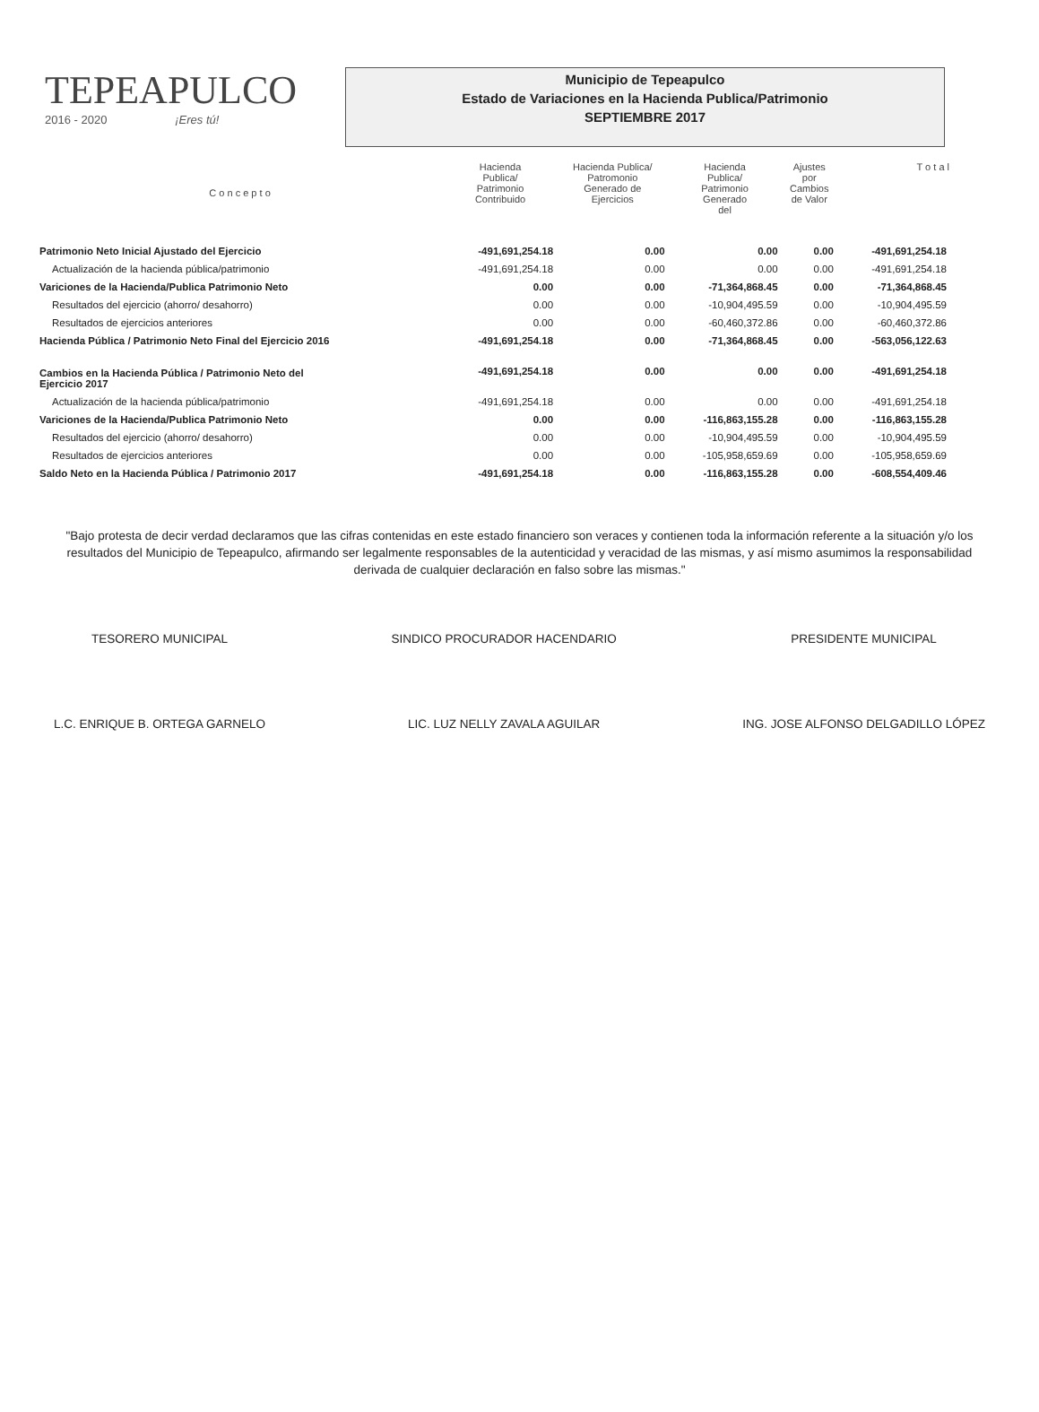TEPEAPULCO
2016 - 2020 ¡Eres tú!
Municipio de Tepeapulco
Estado de Variaciones en la Hacienda Publica/Patrimonio
SEPTIEMBRE 2017
| C o n c e p t o | Hacienda Publica/ Patrimonio Contribuido | Hacienda Publica/ Patromonio Generado de Ejercicios | Hacienda Publica/ Patrimonio Generado del | Ajustes por Cambios de Valor | T o t a l |
| --- | --- | --- | --- | --- | --- |
| Patrimonio Neto Inicial Ajustado del Ejercicio | -491,691,254.18 | 0.00 | 0.00 | 0.00 | -491,691,254.18 |
| Actualización de la hacienda pública/patrimonio | -491,691,254.18 | 0.00 | 0.00 | 0.00 | -491,691,254.18 |
| Variciones de la Hacienda/Publica Patrimonio Neto | 0.00 | 0.00 | -71,364,868.45 | 0.00 | -71,364,868.45 |
| Resultados del ejercicio (ahorro/ desahorro) | 0.00 | 0.00 | -10,904,495.59 | 0.00 | -10,904,495.59 |
| Resultados de ejercicios anteriores | 0.00 | 0.00 | -60,460,372.86 | 0.00 | -60,460,372.86 |
| Hacienda Pública / Patrimonio Neto Final del Ejercicio 2016 | -491,691,254.18 | 0.00 | -71,364,868.45 | 0.00 | -563,056,122.63 |
| Cambios en la Hacienda Pública / Patrimonio Neto del Ejercicio 2017 | -491,691,254.18 | 0.00 | 0.00 | 0.00 | -491,691,254.18 |
| Actualización de la hacienda pública/patrimonio | -491,691,254.18 | 0.00 | 0.00 | 0.00 | -491,691,254.18 |
| Variciones de la Hacienda/Publica Patrimonio Neto | 0.00 | 0.00 | -116,863,155.28 | 0.00 | -116,863,155.28 |
| Resultados del ejercicio (ahorro/ desahorro) | 0.00 | 0.00 | -10,904,495.59 | 0.00 | -10,904,495.59 |
| Resultados de ejercicios anteriores | 0.00 | 0.00 | -105,958,659.69 | 0.00 | -105,958,659.69 |
| Saldo Neto en la Hacienda Pública / Patrimonio 2017 | -491,691,254.18 | 0.00 | -116,863,155.28 | 0.00 | -608,554,409.46 |
"Bajo protesta de decir verdad declaramos que las cifras contenidas en este estado financiero son veraces y contienen toda la información referente a la situación y/o los resultados del Municipio de Tepeapulco, afirmando ser legalmente responsables de la autenticidad y veracidad de las mismas, y así mismo asumimos la responsabilidad derivada de cualquier declaración en falso sobre las mismas."
TESORERO MUNICIPAL
L.C. ENRIQUE B. ORTEGA GARNELO
SINDICO PROCURADOR HACENDARIO
LIC. LUZ NELLY ZAVALA AGUILAR
PRESIDENTE MUNICIPAL
ING. JOSE ALFONSO DELGADILLO LÓPEZ